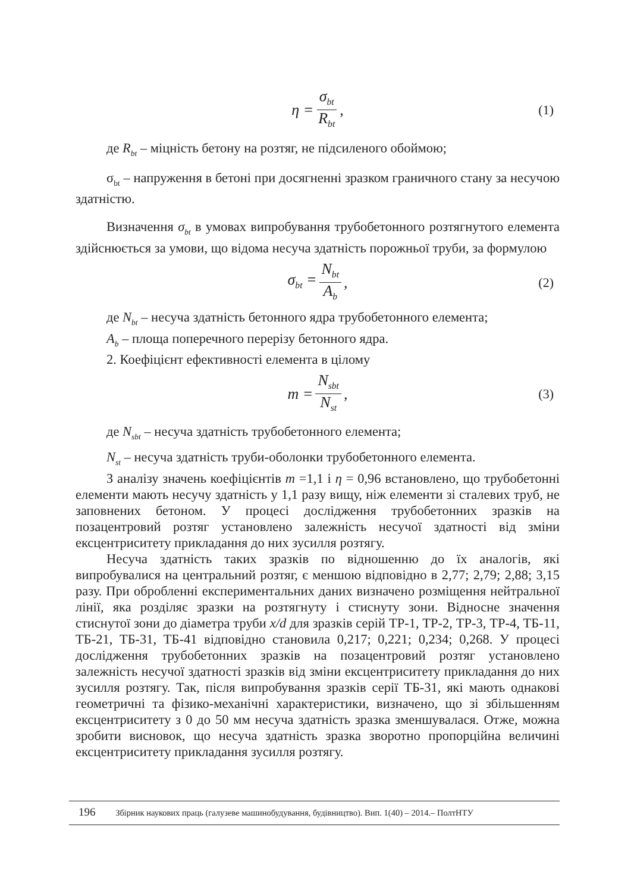η = σ<sub>bt</sub> R<sub>bt</sub>, (1)
де R<sub>bt</sub> – міцність бетону на розтяг, не підсиленого обоймою;
σ<sub>bt</sub> – напруження в бетоні при досягненні зразком граничного стану за несучою здатністю.
Визначення σ<sub>bt</sub> в умовах випробування трубобетонного розтягнутого елемента здійснюється за умови, що відома несуча здатність порожньої труби, за формулою
σ<sub>bt</sub> = N<sub>bt</sub> A<sub>b</sub>, (2)
де N<sub>bt</sub> – несуча здатність бетонного ядра трубобетонного елемента;
A<sub>b</sub> – площа поперечного перерізу бетонного ядра.
2. Коефіцієнт ефективності елемента в цілому
m = N<sub>sbt</sub> N<sub>st</sub>, (3)
де N<sub>sbt</sub> – несуча здатність трубобетонного елемента;
N<sub>st</sub> – несуча здатність труби-оболонки трубобетонного елемента.
З аналізу значень коефіцієнтів m =1,1 і η = 0,96 встановлено, що трубобетонні елементи мають несучу здатність у 1,1 разу вищу, ніж елементи зі сталевих труб, не заповнених бетоном. У процесі дослідження трубобетонних зразків на позацентровий розтяг установлено залежність несучої здатності від зміни ексцентриситету прикладання до них зусилля розтягу.
Несуча здатність таких зразків по відношенню до їх аналогів, які випробувалися на центральний розтяг, є меншою відповідно в 2,77; 2,79; 2,88; 3,15 разу. При обробленні експериментальних даних визначено розміщення нейтральної лінії, яка розділяє зразки на розтягнуту і стиснуту зони. Відносне значення стиснутої зони до діаметра труби x/d для зразків серій ТР-1, ТР-2, ТР-3, ТР-4, ТБ-11, ТБ-21, ТБ-31, ТБ-41 відповідно становила 0,217; 0,221; 0,234; 0,268. У процесі дослідження трубобетонних зразків на позацентровий розтяг установлено залежність несучої здатності зразків від зміни ексцентриситету прикладання до них зусилля розтягу. Так, після випробування зразків серії ТБ-31, які мають однакові геометричні та фізико-механічні характеристики, визначено, що зі збільшенням ексцентриситету з 0 до 50 мм несуча здатність зразка зменшувалася. Отже, можна зробити висновок, що несуча здатність зразка зворотно пропорційна величині ексцентриситету прикладання зусилля розтягу.
196 Збірник наукових праць (галузеве машинобудування, будівництво). Вип. 1(40) – 2014.– ПолтНТУ